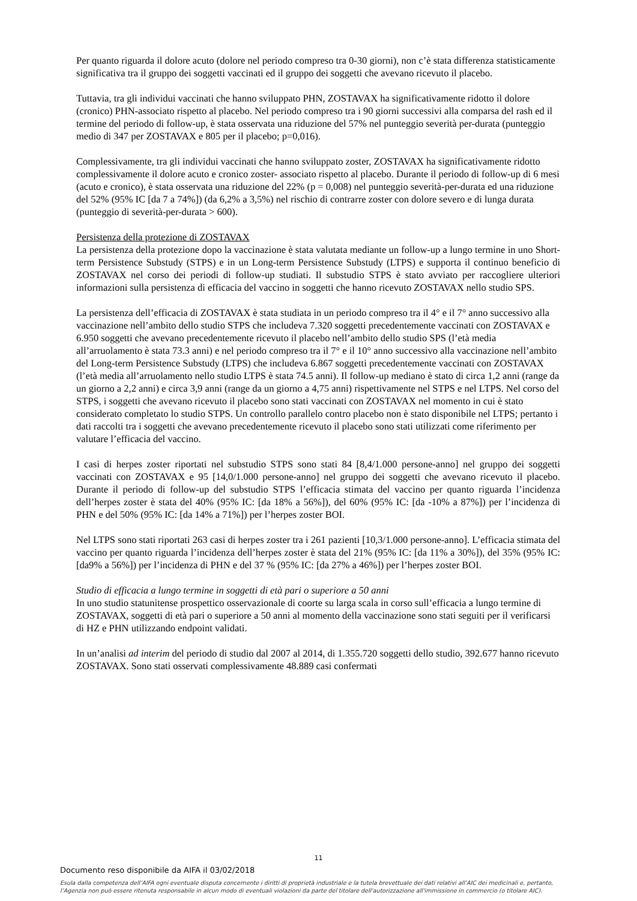Per quanto riguarda il dolore acuto (dolore nel periodo compreso tra 0-30 giorni), non c’è stata differenza statisticamente significativa tra il gruppo dei soggetti vaccinati ed il gruppo dei soggetti che avevano ricevuto il placebo.
Tuttavia, tra gli individui vaccinati che hanno sviluppato PHN, ZOSTAVAX ha significativamente ridotto il dolore (cronico) PHN-associato rispetto al placebo. Nel periodo compreso tra i 90 giorni successivi alla comparsa del rash ed il termine del periodo di follow-up, è stata osservata una riduzione del 57% nel punteggio severità per-durata (punteggio medio di 347 per ZOSTAVAX e 805 per il placebo; p=0,016).
Complessivamente, tra gli individui vaccinati che hanno sviluppato zoster, ZOSTAVAX ha significativamente ridotto complessivamente il dolore acuto e cronico zoster- associato rispetto al placebo. Durante il periodo di follow-up di 6 mesi (acuto e cronico), è stata osservata una riduzione del 22% (p = 0,008) nel punteggio severità-per-durata ed una riduzione del 52% (95% IC [da 7 a 74%]) (da 6,2% a 3,5%) nel rischio di contrarre zoster con dolore severo e di lunga durata (punteggio di severità-per-durata > 600).
Persistenza della protezione di ZOSTAVAX
La persistenza della protezione dopo la vaccinazione è stata valutata mediante un follow-up a lungo termine in uno Short-term Persistence Substudy (STPS) e in un Long-term Persistence Substudy (LTPS) e supporta il continuo beneficio di ZOSTAVAX nel corso dei periodi di follow-up studiati. Il substudio STPS è stato avviato per raccogliere ulteriori informazioni sulla persistenza di efficacia del vaccino in soggetti che hanno ricevuto ZOSTAVAX nello studio SPS.
La persistenza dell’efficacia di ZOSTAVAX è stata studiata in un periodo compreso tra il 4° e il 7° anno successivo alla vaccinazione nell’ambito dello studio STPS che includeva 7.320 soggetti precedentemente vaccinati con ZOSTAVAX e 6.950 soggetti che avevano precedentemente ricevuto il placebo nell’ambito dello studio SPS (l’età media all’arruolamento è stata 73.3 anni) e nel periodo compreso tra il 7° e il 10° anno successivo alla vaccinazione nell’ambito del Long-term Persistence Substudy (LTPS) che includeva 6.867 soggetti precedentemente vaccinati con ZOSTAVAX (l’età media all’arruolamento nello studio LTPS è stata 74.5 anni). Il follow-up mediano è stato di circa 1,2 anni (range da un giorno a 2,2 anni) e circa 3,9 anni (range da un giorno a 4,75 anni) rispettivamente nel STPS e nel LTPS. Nel corso del STPS, i soggetti che avevano ricevuto il placebo sono stati vaccinati con ZOSTAVAX nel momento in cui è stato considerato completato lo studio STPS. Un controllo parallelo contro placebo non è stato disponibile nel LTPS; pertanto i dati raccolti tra i soggetti che avevano precedentemente ricevuto il placebo sono stati utilizzati come riferimento per valutare l’efficacia del vaccino.
I casi di herpes zoster riportati nel substudio STPS sono stati 84 [8,4/1.000 persone-anno] nel gruppo dei soggetti vaccinati con ZOSTAVAX e 95 [14,0/1.000 persone-anno] nel gruppo dei soggetti che avevano ricevuto il placebo. Durante il periodo di follow-up del substudio STPS l’efficacia stimata del vaccino per quanto riguarda l’incidenza dell’herpes zoster è stata del 40% (95% IC: [da 18% a 56%]), del 60% (95% IC: [da -10% a 87%]) per l’incidenza di PHN e del 50% (95% IC: [da 14% a 71%]) per l’herpes zoster BOI.
Nel LTPS sono stati riportati 263 casi di herpes zoster tra i 261 pazienti [10,3/1.000 persone-anno]. L’efficacia stimata del vaccino per quanto riguarda l’incidenza dell’herpes zoster è stata del 21% (95% IC: [da 11% a 30%]), del 35% (95% IC: [da9% a 56%]) per l’incidenza di PHN e del 37 % (95% IC: [da 27% a 46%]) per l’herpes zoster BOI.
Studio di efficacia a lungo termine in soggetti di età pari o superiore a 50 anni
In uno studio statunitense prospettico osservazionale di coorte su larga scala in corso sull’efficacia a lungo termine di ZOSTAVAX, soggetti di età pari o superiore a 50 anni al momento della vaccinazione sono stati seguiti per il verificarsi di HZ e PHN utilizzando endpoint validati.
In un’analisi ad interim del periodo di studio dal 2007 al 2014, di 1.355.720 soggetti dello studio, 392.677 hanno ricevuto ZOSTAVAX. Sono stati osservati complessivamente 48.889 casi confermati
11
Documento reso disponibile da AIFA il 03/02/2018
Esula dalla competenza dell’AIFA ogni eventuale disputa concernente i diritti di proprietà industriale e la tutela brevettuale dei dati relativi all’AIC dei medicinali e, pertanto, l’Agenzia non può essere ritenuta responsabile in alcun modo di eventuali violazioni da parte del titolare dell'autorizzazione all'immissione in commercio (o titolare AIC).